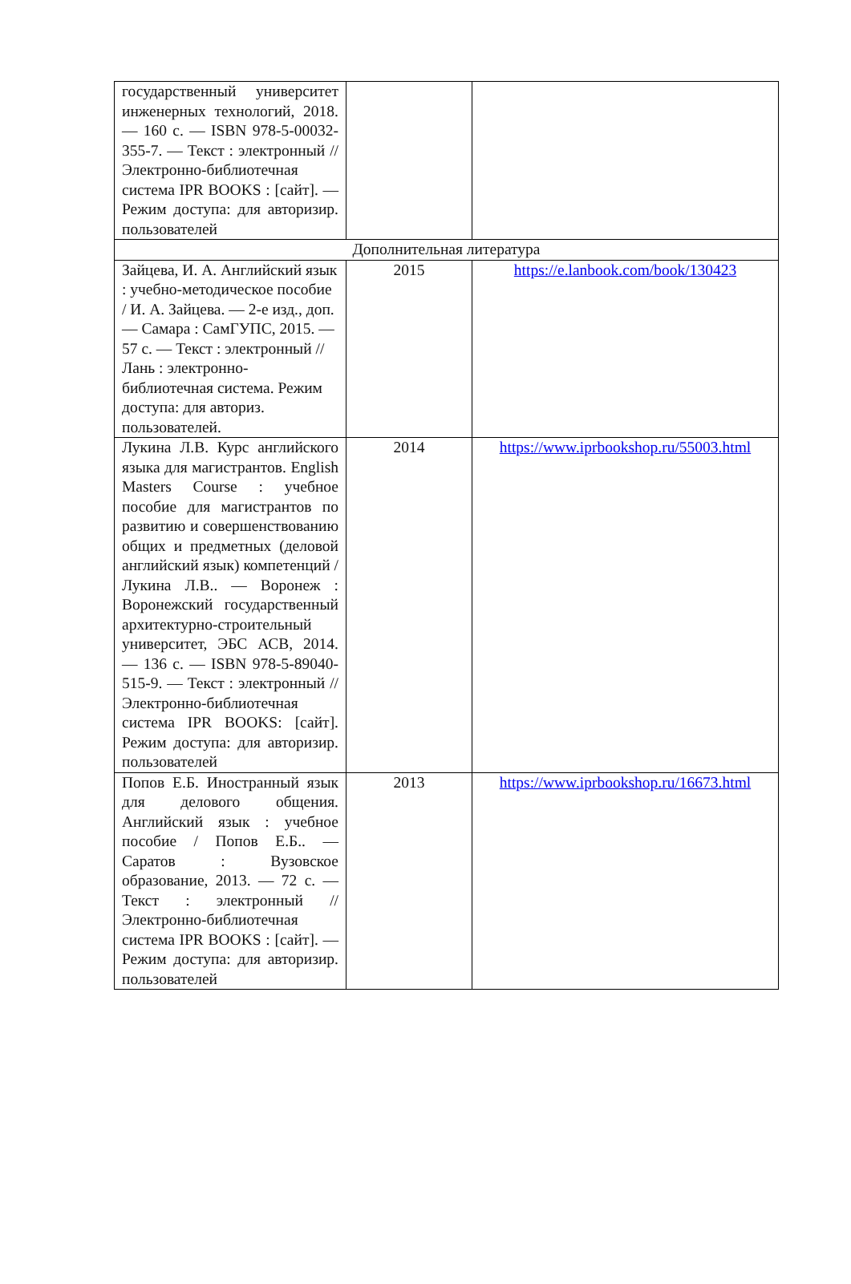| государственный университет инженерных технологий, 2018. — 160 с. — ISBN 978-5-00032-355-7. — Текст : электронный // Электронно-библиотечная система IPR BOOKS : [сайт]. — Режим доступа: для авторизир. пользователей | | |
| Дополнительная литература | | |
| Зайцева, И. А. Английский язык : учебно-методическое пособие / И. А. Зайцева. — 2-е изд., доп. — Самара : СамГУПС, 2015. — 57 с. — Текст : электронный // Лань : электронно-библиотечная система. Режим доступа: для авториз. пользователей. | 2015 | https://e.lanbook.com/book/130423 |
| Лукина Л.В. Курс английского языка для магистрантов. English Masters Course : учебное пособие для магистрантов по развитию и совершенствованию общих и предметных (деловой английский язык) компетенций / Лукина Л.В.. — Воронеж : Воронежский государственный архитектурно-строительный университет, ЭБС АСВ, 2014. — 136 с. — ISBN 978-5-89040-515-9. — Текст : электронный // Электронно-библиотечная система IPR BOOKS: [сайт]. Режим доступа: для авторизир. пользователей | 2014 | https://www.iprbookshop.ru/55003.html |
| Попов Е.Б. Иностранный язык для делового общения. Английский язык : учебное пособие / Попов Е.Б.. — Саратов : Вузовское образование, 2013. — 72 с. — Текст : электронный // Электронно-библиотечная система IPR BOOKS : [сайт]. — Режим доступа: для авторизир. пользователей | 2013 | https://www.iprbookshop.ru/16673.html |